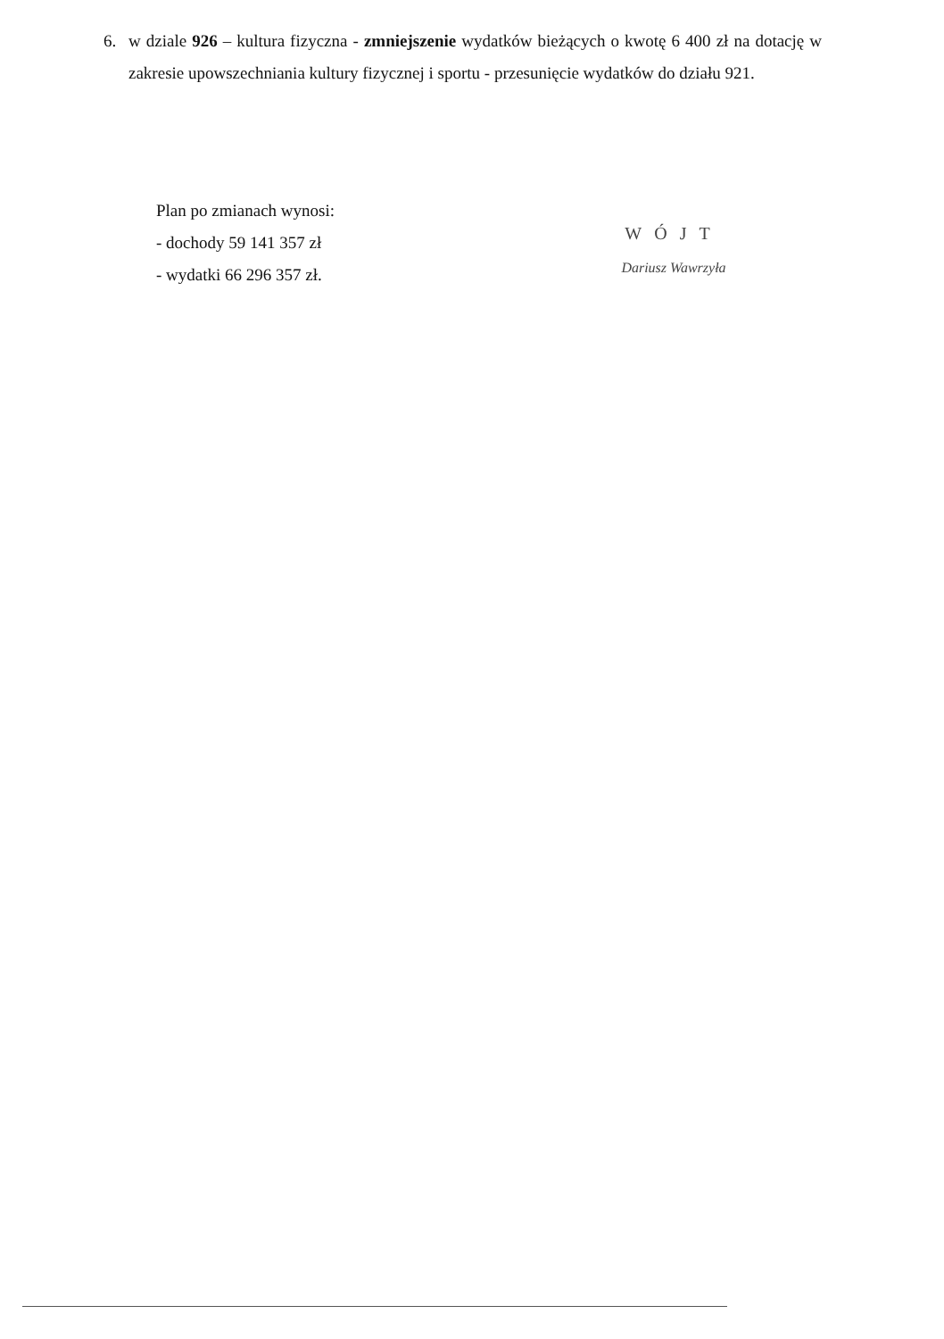6. w dziale 926 – kultura fizyczna - zmniejszenie wydatków bieżących o kwotę 6 400 zł na dotację w zakresie upowszechniania kultury fizycznej i sportu - przesunięcie wydatków do działu 921.
Plan po zmianach wynosi:
- dochody 59 141 357 zł
- wydatki 66 296 357 zł.
WÓJT
Dariusz Wawrzyła